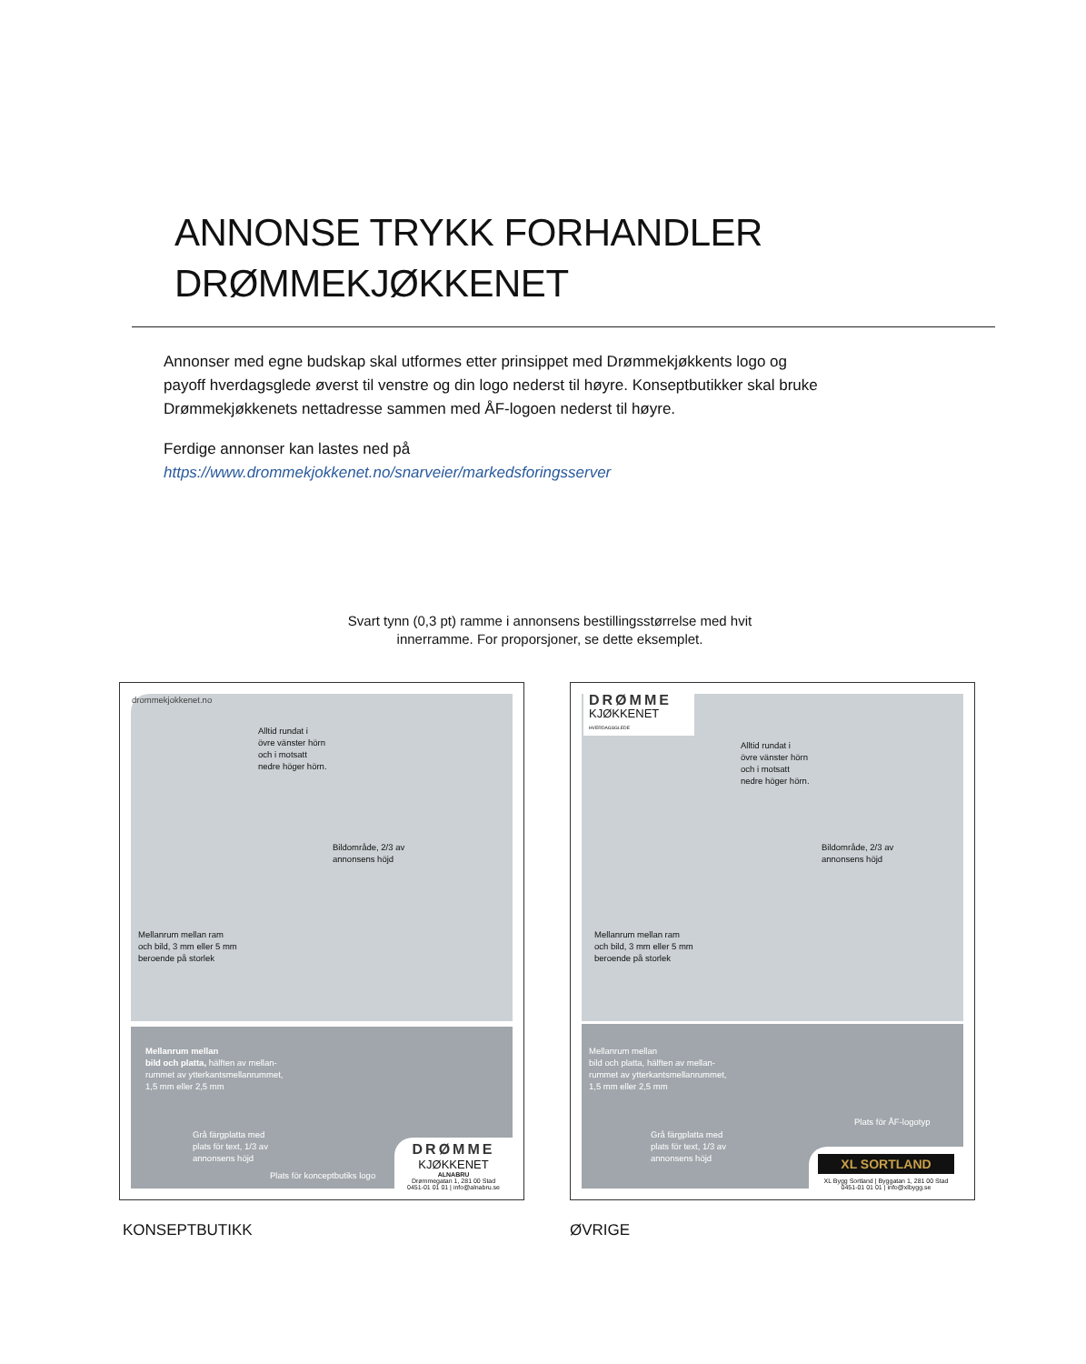ANNONSE TRYKK FORHANDLER
DRØMMEKJØKKENET
Annonser med egne budskap skal utformes etter prinsippet med Drømmekjøkkents logo og payoff hverdagsglede øverst til venstre og din logo nederst til høyre. Konseptbutikker skal bruke Drømmekjøkkenets nettadresse sammen med ÅF-logoen nederst til høyre.
Ferdige annonser kan lastes ned på
https://www.drommekjokkenet.no/snarveier/markedsforingsserver
Svart tynn (0,3 pt) ramme i annonsens bestillingsstørrelse med hvit innerramme. For proporsjoner, se dette eksemplet.
drommekjokkenet.no
Alltid rundat i
övre vänster hörn
och i motsatt
nedre höger hörn.
Bildområde, 2/3 av
annonsens höjd
Mellanrum mellan ram
och bild, 3 mm eller 5 mm
beroende på storlek
Mellanrum mellan
bild och platta, hälften av mellan-
rummet av ytterkantsmellanrummet,
1,5 mm eller 2,5 mm
Grå färgplatta med
plats för text, 1/3 av
annonsens höjd
Plats för konceptbutiks logo
DRØMME
KJØKKENET
ALNABRU
Drømmegatan 1, 281 00 Stad
0451-01 01 01 | info@alnabru.se
DRØMME
KJØKKENET
HVERDAGSGLEDE
Alltid rundat i
övre vänster hörn
och i motsatt
nedre höger hörn.
Bildområde, 2/3 av
annonsens höjd
Mellanrum mellan ram
och bild, 3 mm eller 5 mm
beroende på storlek
Mellanrum mellan
bild och platta, hälften av mellan-
rummet av ytterkantsmellanrummet,
1,5 mm eller 2,5 mm
Grå färgplatta med
plats för text, 1/3 av
annonsens höjd
Plats för ÅF-logotyp
XL SORTLAND
XL Bygg Sortland | Byggatan 1, 281 00 Stad
0451-01 01 01 | info@xlbygg.se
KONSEPTBUTIKK ØVRIGE